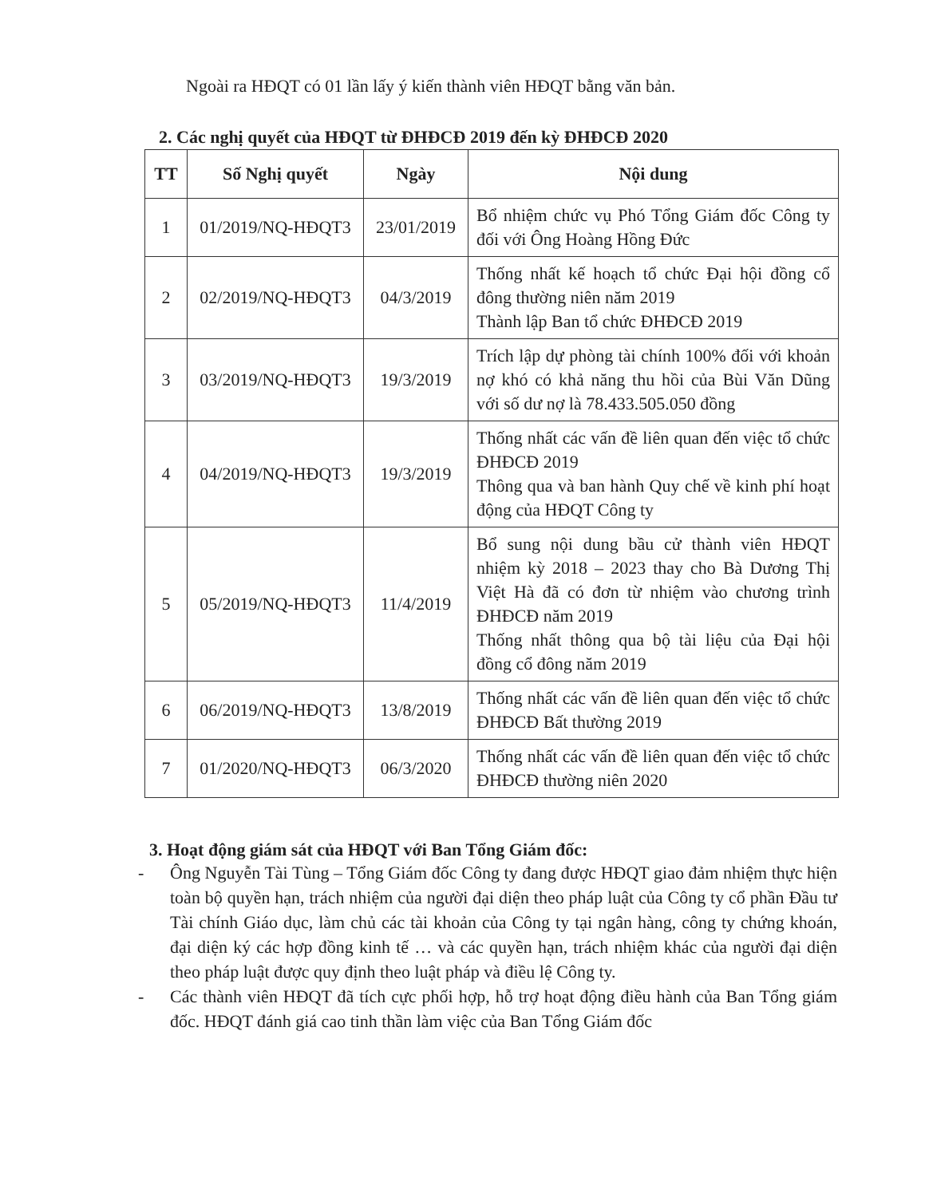Ngoài ra HĐQT có 01 lần lấy ý kiến thành viên HĐQT bằng văn bản.
2. Các nghị quyết của HĐQT từ ĐHĐCĐ 2019 đến kỳ ĐHĐCĐ 2020
| TT | Số Nghị quyết | Ngày | Nội dung |
| --- | --- | --- | --- |
| 1 | 01/2019/NQ-HĐQT3 | 23/01/2019 | Bổ nhiệm chức vụ Phó Tổng Giám đốc Công ty đối với Ông Hoàng Hồng Đức |
| 2 | 02/2019/NQ-HĐQT3 | 04/3/2019 | Thống nhất kế hoạch tổ chức Đại hội đồng cổ đông thường niên năm 2019 Thành lập Ban tổ chức ĐHĐCĐ 2019 |
| 3 | 03/2019/NQ-HĐQT3 | 19/3/2019 | Trích lập dự phòng tài chính 100% đối với khoản nợ khó có khả năng thu hồi của Bùi Văn Dũng với số dư nợ là 78.433.505.050 đồng |
| 4 | 04/2019/NQ-HĐQT3 | 19/3/2019 | Thống nhất các vấn đề liên quan đến việc tổ chức ĐHĐCĐ 2019 Thông qua và ban hành Quy chế về kinh phí hoạt động của HĐQT Công ty |
| 5 | 05/2019/NQ-HĐQT3 | 11/4/2019 | Bổ sung nội dung bầu cử thành viên HĐQT nhiệm kỳ 2018 – 2023 thay cho Bà Dương Thị Việt Hà đã có đơn từ nhiệm vào chương trình ĐHĐCĐ năm 2019 Thống nhất thông qua bộ tài liệu của Đại hội đồng cổ đông năm 2019 |
| 6 | 06/2019/NQ-HĐQT3 | 13/8/2019 | Thống nhất các vấn đề liên quan đến việc tổ chức ĐHĐCĐ Bất thường 2019 |
| 7 | 01/2020/NQ-HĐQT3 | 06/3/2020 | Thống nhất các vấn đề liên quan đến việc tổ chức ĐHĐCĐ thường niên 2020 |
3. Hoạt động giám sát của HĐQT với Ban Tổng Giám đốc:
- Ông Nguyễn Tài Tùng – Tổng Giám đốc Công ty đang được HĐQT giao đảm nhiệm thực hiện toàn bộ quyền hạn, trách nhiệm của người đại diện theo pháp luật của Công ty cổ phần Đầu tư Tài chính Giáo dục, làm chủ các tài khoản của Công ty tại ngân hàng, công ty chứng khoán, đại diện ký các hợp đồng kinh tế … và các quyền hạn, trách nhiệm khác của người đại diện theo pháp luật được quy định theo luật pháp và điều lệ Công ty.
- Các thành viên HĐQT đã tích cực phối hợp, hỗ trợ hoạt động điều hành của Ban Tổng giám đốc. HĐQT đánh giá cao tinh thần làm việc của Ban Tổng Giám đốc